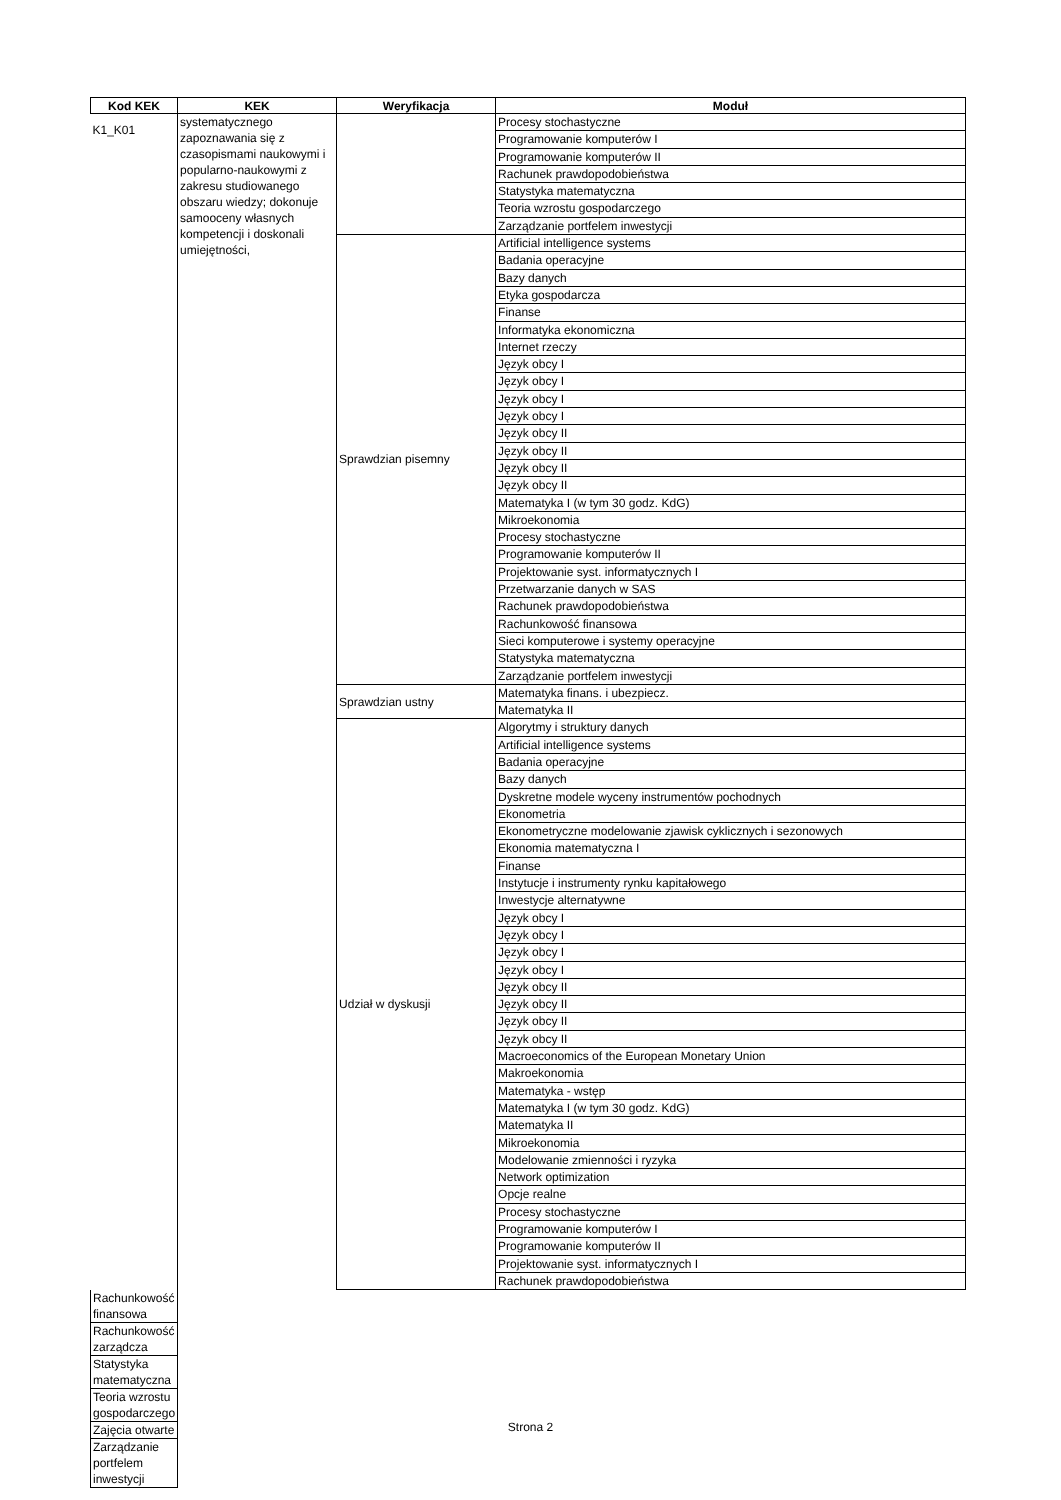| Kod KEK | KEK | Weryfikacja | Moduł |
| --- | --- | --- | --- |
| K1_K01 | systematycznego zapoznawania się z czasopismami naukowymi i popularno-naukowymi z zakresu studiowanego obszaru wiedzy; dokonuje samooceny własnych kompetencji i doskonali umiejętności, | | Procesy stochastyczne |
| | | | Programowanie komputerów I |
| | | | Programowanie komputerów II |
| | | | Rachunek prawdopodobieństwa |
| | | | Statystyka matematyczna |
| | | | Teoria wzrostu gospodarczego |
| | | | Zarządzanie portfelem inwestycji |
| | | Sprawdzian pisemny | Artificial intelligence systems |
| | | | Badania operacyjne |
| | | | Bazy danych |
| | | | Etyka gospodarcza |
| | | | Finanse |
| | | | Informatyka ekonomiczna |
| | | | Internet rzeczy |
| | | | Język obcy I |
| | | | Język obcy I |
| | | | Język obcy I |
| | | | Język obcy I |
| | | | Język obcy II |
| | | | Język obcy II |
| | | | Język obcy II |
| | | | Język obcy II |
| | | | Matematyka I (w tym 30 godz. KdG) |
| | | | Mikroekonomia |
| | | | Procesy stochastyczne |
| | | | Programowanie komputerów II |
| | | | Projektowanie syst. informatycznych I |
| | | | Przetwarzanie danych w SAS |
| | | | Rachunek prawdopodobieństwa |
| | | | Rachunkowość finansowa |
| | | | Sieci komputerowe i systemy operacyjne |
| | | | Statystyka matematyczna |
| | | | Zarządzanie portfelem inwestycji |
| | | Sprawdzian ustny | Matematyka finans. i ubezpiecz. |
| | | | Matematyka II |
| | | Udział w dyskusji | Algorytmy i struktury danych |
| | | | Artificial intelligence systems |
| | | | Badania operacyjne |
| | | | Bazy danych |
| | | | Dyskretne modele wyceny instrumentów pochodnych |
| | | | Ekonometria |
| | | | Ekonometryczne modelowanie zjawisk cyklicznych i sezonowych |
| | | | Ekonomia matematyczna I |
| | | | Finanse |
| | | | Instytucje i instrumenty rynku kapitałowego |
| | | | Inwestycje alternatywne |
| | | | Język obcy I |
| | | | Język obcy I |
| | | | Język obcy I |
| | | | Język obcy I |
| | | | Język obcy II |
| | | | Język obcy II |
| | | | Język obcy II |
| | | | Język obcy II |
| | | | Macroeconomics of the European Monetary Union |
| | | | Makroekonomia |
| | | | Matematyka - wstęp |
| | | | Matematyka I (w tym 30 godz. KdG) |
| | | | Matematyka II |
| | | | Mikroekonomia |
| | | | Modelowanie zmienności i ryzyka |
| | | | Network optimization |
| | | | Opcje realne |
| | | | Procesy stochastyczne |
| | | | Programowanie komputerów I |
| | | | Programowanie komputerów II |
| | | | Projektowanie syst. informatycznych I |
| | | | Rachunek prawdopodobieństwa |
| Rachunkowość finansowa | | | |
| Rachunkowość zarządcza | | | |
| Statystyka matematyczna | | | |
| Teoria wzrostu gospodarczego | | | |
| Zajęcia otwarte | | | |
| Zarządzanie portfelem inwestycji | | | |
Strona 2